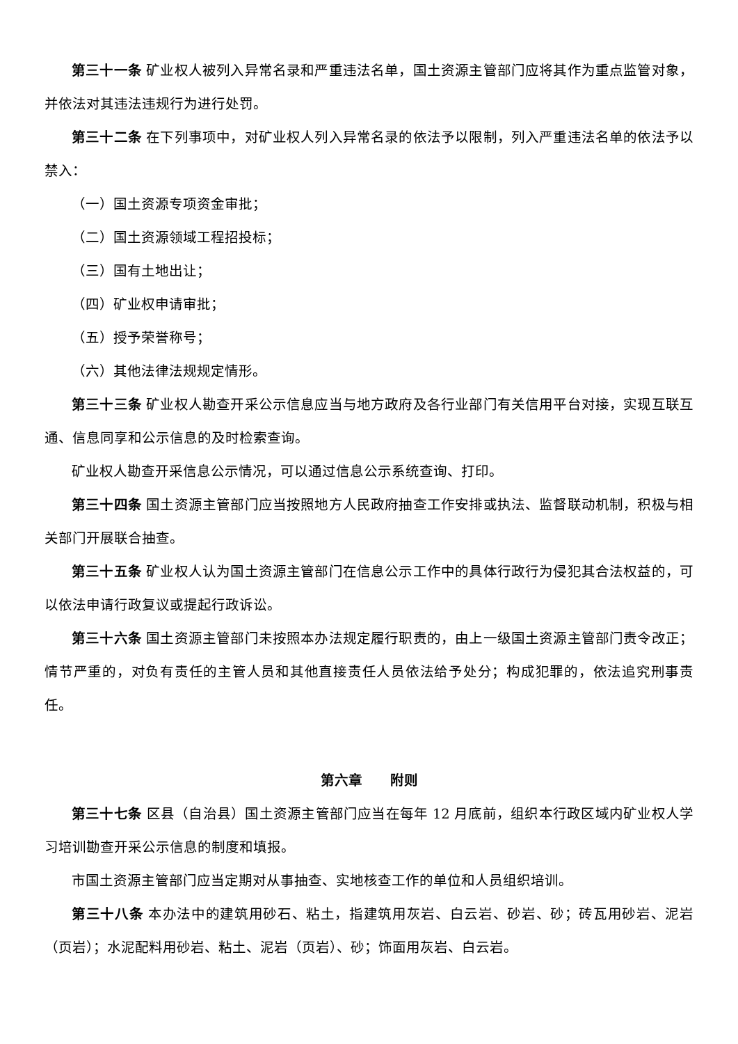第三十一条 矿业权人被列入异常名录和严重违法名单，国土资源主管部门应将其作为重点监管对象，并依法对其违法违规行为进行处罚。
第三十二条 在下列事项中，对矿业权人列入异常名录的依法予以限制，列入严重违法名单的依法予以禁入：
（一）国土资源专项资金审批；
（二）国土资源领域工程招投标；
（三）国有土地出让；
（四）矿业权申请审批；
（五）授予荣誉称号；
（六）其他法律法规规定情形。
第三十三条 矿业权人勘查开采公示信息应当与地方政府及各行业部门有关信用平台对接，实现互联互通、信息同享和公示信息的及时检索查询。
矿业权人勘查开采信息公示情况，可以通过信息公示系统查询、打印。
第三十四条 国土资源主管部门应当按照地方人民政府抽查工作安排或执法、监督联动机制，积极与相关部门开展联合抽查。
第三十五条 矿业权人认为国土资源主管部门在信息公示工作中的具体行政行为侵犯其合法权益的，可以依法申请行政复议或提起行政诉讼。
第三十六条 国土资源主管部门未按照本办法规定履行职责的，由上一级国土资源主管部门责令改正；情节严重的，对负有责任的主管人员和其他直接责任人员依法给予处分；构成犯罪的，依法追究刑事责任。
第六章　　附则
第三十七条 区县（自治县）国土资源主管部门应当在每年 12 月底前，组织本行政区域内矿业权人学习培训勘查开采公示信息的制度和填报。
市国土资源主管部门应当定期对从事抽查、实地核查工作的单位和人员组织培训。
第三十八条 本办法中的建筑用砂石、粘土，指建筑用灰岩、白云岩、砂岩、砂；砖瓦用砂岩、泥岩（页岩）；水泥配料用砂岩、粘土、泥岩（页岩）、砂；饰面用灰岩、白云岩。